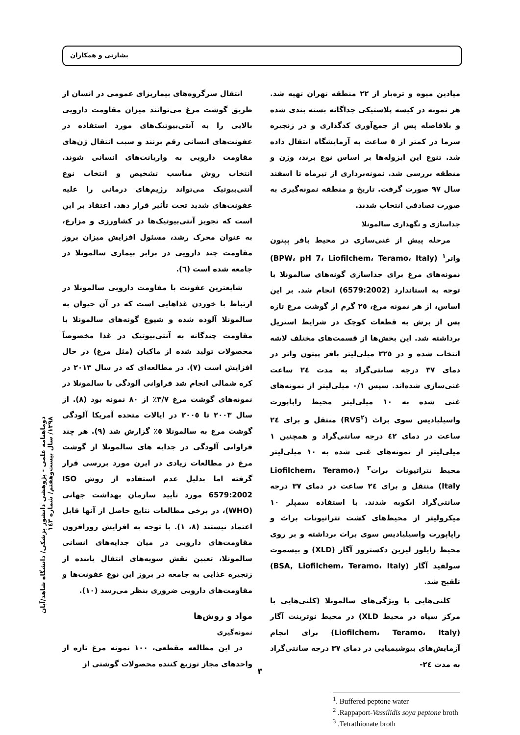بشارتی و همکاران
انتقال سرگروه‌های بیماریزای عمومی در انسان از طریق گوشت مرغ می‌توانند میزان مقاومت دارویی بالایی را به آنتی‌بیوتیک‌های مورد استفاده در عفونت‌های انسانی رقم بزنند و سبب انتقال ژن‌های مقاومت دارویی به واریانت‌های انسانی شوند. انتخاب روش مناسب تشخیص و انتخاب نوع آنتی‌بیوتیک می‌تواند رژیم‌های درمانی را علیه عفونت‌های شدید تحت تأثیر قرار دهد. اعتقاد بر این است که تجویز آنتی‌بیوتیک‌ها در کشاورزی و مزارع، به عنوان محرک رشد، مسئول افزایش میزان بروز مقاومت چند دارویی در برابر بیماری سالمونلا در جامعه شده است (٦).
شایعترین عفونت با مقاومت دارویی سالمونلا در ارتباط با خوردن غذاهایی است که در آن حیوان به سالمونلا آلوده شده و شیوع گونه‌های سالمونلا با مقاومت چندگانه به آنتی‌بیوتیک در غذا مخصوصاً محصولات تولید شده از ماکیان (مثل مرغ) در حال افزایش است (٧). در مطالعه‌ای که در سال ٢٠١٣ در کره شمالی انجام شد فراوانی آلودگی با سالمونلا در نمونه‌های گوشت مرغ ٣/٧٪ از ٨٠ نمونه بود (٨). از سال ٢٠٠٣ تا ٢٠٠٥ در ایالات متحده آمریکا آلودگی گوشت مرغ به سالمونلا ٥٪ گزارش شد (٩). هر چند فراوانی آلودگی در جدایه های سالمونلا از گوشت مرغ در مطالعات زیادی در ایرن مورد بررسی قرار گرفته اما بدلیل عدم استفاده از روش ISO 6579:2002 مورد تأیید سازمان بهداشت جهانی (WHO)، در برخی مطالعات نتایج حاصل از آنها قابل اعتماد نیستند (٨، ١). با توجه به افزایش روزافزون مقاومت‌های دارویی در میان جدایه‌های انسانی سالمونلا، تعیین نقش سویه‌های انتقال یابنده از زنجیره غذایی به جامعه در بروز این نوع عفونت‌ها و مقاومت‌های دارویی ضروری بنظر می‌رسد (١٠).
مواد و روش‌ها
نمونه‌گیری
در این مطالعه مقطعی، ١٠٠ نمونه مرغ تازه از واحدهای مجاز توزیع کننده محصولات گوشتی از
میادین میوه و تره‌بار از ٢٢ منطقه تهران تهیه شد. هر نمونه در کیسه پلاستیکی جداگانه بسته بندی شده و بلافاصله پس از جمع‌آوری کدگذاری و در زنجیره سرما در کمتر از ٥ ساعت به آزمایشگاه انتقال داده شد. تنوع این ایزوله‌ها بر اساس نوع برند، وزن و منطقه بررسی شد. نمونه‌برداری از تیرماه تا اسفند سال ٩٧ صورت گرفت. تاریخ و منطقه نمونه‌گیری به صورت تصادفی انتخاب شدند.
جداسازی و نگهداری سالمونلا
مرحله پیش از غنی‌سازی در محیط بافر پپتون واتر<sup>١</sup> (BPW، pH 7، Liofilchem، Teramo، Italy) نمونه‌های مرغ برای جداسازی گونه‌های سالمونلا با توجه به استاندارد (6579:2002) انجام شد. بر این اساس، از هر نمونه مرغ، ٢٥ گرم از گوشت مرغ تازه پس از برش به قطعات کوچک در شرایط استریل برداشته شد. این بخش‌ها از قسمت‌های مختلف لاشه انتخاب شده و در ٢٢٥ میلی‌لیتر بافر پپتون واتر در دمای ٣٧ درجه سانتی‌گراد به مدت ٢٤ ساعت غنی‌سازی شده‌اند. سپس ٠/١ میلی‌لیتر از نمونه‌های غنی شده به ١٠ میلی‌لیتر محیط راپاپورت واسیلیادیس سوی براث (RVS<sup>٢</sup>) منتقل و برای ٢٤ ساعت در دمای ٤٢ درجه سانتی‌گراد و همچنین ١ میلی‌لیتر از نمونه‌های غنی شده به ١٠ میلی‌لیتر محیط تتراتیونات براث<sup>٣</sup> (Liofilchem، Teramo، Italy) منتقل و برای ٢٤ ساعت در دمای ٣٧ درجه سانتی‌گراد انکوبه شدند. با استفاده سمپلر ١٠ میکرولیتر از محیط‌های کشت تتراتیونات براث و راپاپورت واسیلیادیس سوی براث برداشته و بر روی محیط زایلوز لیزین دکستروز آگار (XLD) و بیسموت سولفید آگار (BSA, Liofilchem، Teramo، Italy) تلقیح شد.
کلنی‌هایی با ویژگی‌های سالمونلا (کلنی‌هایی با مرکز سیاه در محیط XLD) در محیط نوترینت آگار (Liofilchem، Teramo، Italy) برای انجام آزمایش‌های بیوشیمیایی در دمای ٣٧ درجه سانتی‌گراد به مدت ٢٤-
<sup>1</sup>. Buffered peptone water
<sup>2</sup> .Rappaport-Vassilidis soya peptone broth
<sup>3</sup> .Tetrathionate broth
دوماهنامه علمی - پژوهشی دانشور پزشکی/ دانشگاه شاهد/آبان ١٣٩٨/ سال بیست‌وهفتم/ شماره ١٤٣
٣